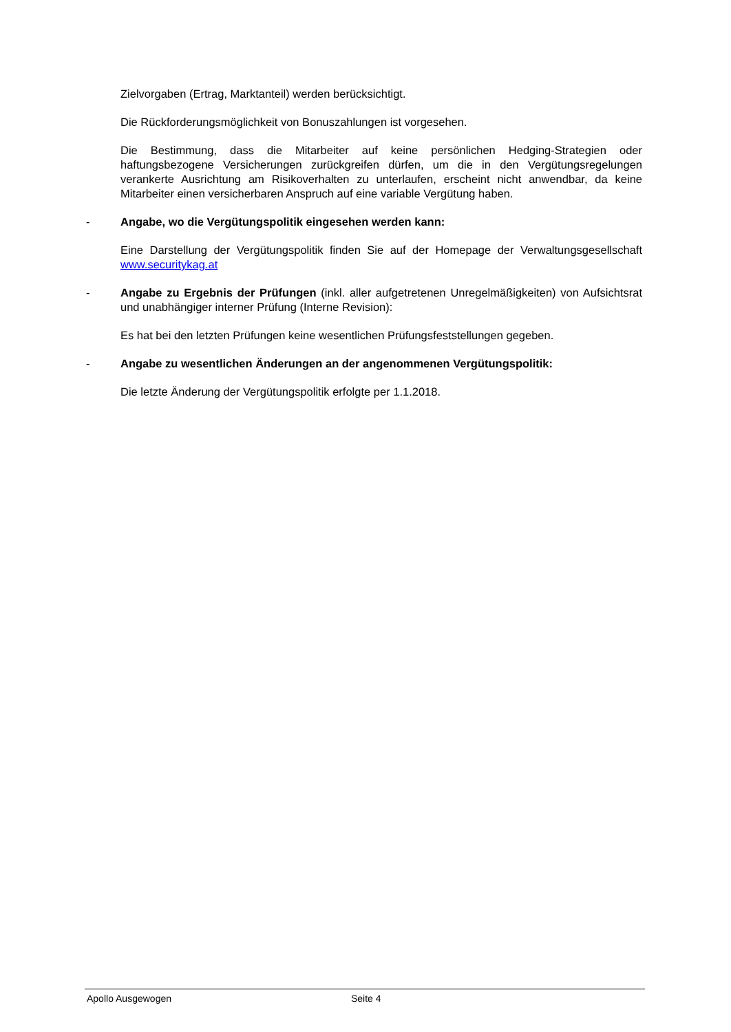Zielvorgaben (Ertrag, Marktanteil) werden berücksichtigt.
Die Rückforderungsmöglichkeit von Bonuszahlungen ist vorgesehen.
Die Bestimmung, dass die Mitarbeiter auf keine persönlichen Hedging-Strategien oder haftungsbezogene Versicherungen zurückgreifen dürfen, um die in den Vergütungsregelungen verankerte Ausrichtung am Risikoverhalten zu unterlaufen, erscheint nicht anwendbar, da keine Mitarbeiter einen versicherbaren Anspruch auf eine variable Vergütung haben.
- Angabe, wo die Vergütungspolitik eingesehen werden kann:
Eine Darstellung der Vergütungspolitik finden Sie auf der Homepage der Verwaltungsgesellschaft www.securitykag.at
- Angabe zu Ergebnis der Prüfungen (inkl. aller aufgetretenen Unregelmäßigkeiten) von Aufsichtsrat und unabhängiger interner Prüfung (Interne Revision):
Es hat bei den letzten Prüfungen keine wesentlichen Prüfungsfeststellungen gegeben.
- Angabe zu wesentlichen Änderungen an der angenommenen Vergütungspolitik:
Die letzte Änderung der Vergütungspolitik erfolgte per 1.1.2018.
Apollo Ausgewogen Seite 4